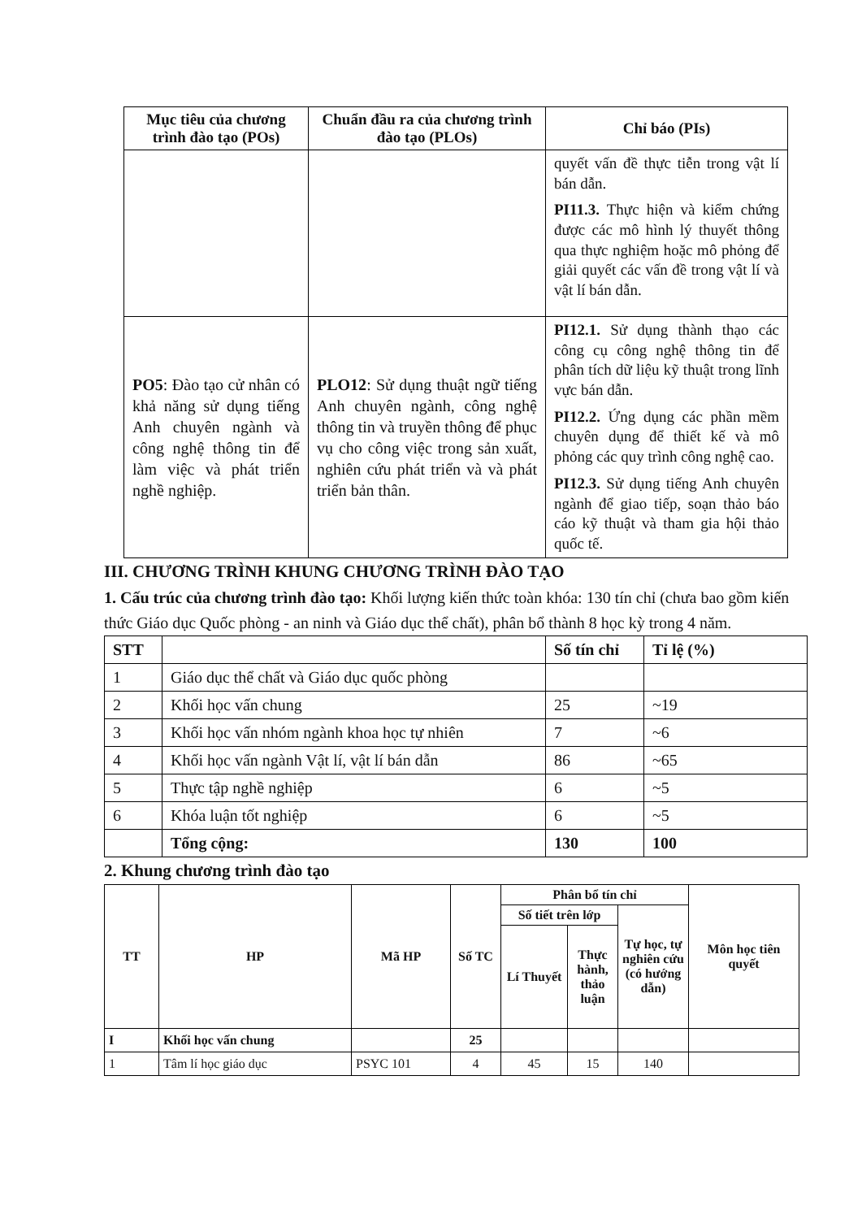| Mục tiêu của chương trình đào tạo (POs) | Chuẩn đầu ra của chương trình đào tạo (PLOs) | Chỉ báo (PIs) |
| --- | --- | --- |
| | | quyết vấn đề thực tiễn trong vật lí bán dẫn. PI11.3. Thực hiện và kiểm chứng được các mô hình lý thuyết thông qua thực nghiệm hoặc mô phỏng để giải quyết các vấn đề trong vật lí và vật lí bán dẫn. |
| PO5 : Đào tạo cử nhân có khả năng sử dụng tiếng Anh chuyên ngành và công nghệ thông tin để làm việc và phát triển nghề nghiệp. | PLO12 : Sử dụng thuật ngữ tiếng Anh chuyên ngành, công nghệ thông tin và truyền thông để phục vụ cho công việc trong sản xuất, nghiên cứu phát triển và và phát triển bản thân. | PI12.1. Sử dụng thành thạo các công cụ công nghệ thông tin để phân tích dữ liệu kỹ thuật trong lĩnh vực bán dẫn. PI12.2. Ứng dụng các phần mềm chuyên dụng để thiết kế và mô phỏng các quy trình công nghệ cao. PI12.3. Sử dụng tiếng Anh chuyên ngành để giao tiếp, soạn thảo báo cáo kỹ thuật và tham gia hội thảo quốc tế. |
III. CHƯƠNG TRÌNH KHUNG CHƯƠNG TRÌNH ĐÀO TẠO
1. Cấu trúc của chương trình đào tạo: Khối lượng kiến thức toàn khóa: 130 tín chỉ (chưa bao gồm kiến thức Giáo dục Quốc phòng - an ninh và Giáo dục thể chất), phân bổ thành 8 học kỳ trong 4 năm.
| STT | | Số tín chỉ | Tỉ lệ (%) |
| --- | --- | --- | --- |
| 1 | Giáo dục thể chất và Giáo dục quốc phòng | | |
| 2 | Khối học vấn chung | 25 | ~19 |
| 3 | Khối học vấn nhóm ngành khoa học tự nhiên | 7 | ~6 |
| 4 | Khối học vấn ngành Vật lí, vật lí bán dẫn | 86 | ~65 |
| 5 | Thực tập nghề nghiệp | 6 | ~5 |
| 6 | Khóa luận tốt nghiệp | 6 | ~5 |
| | Tổng cộng: | 130 | 100 |
2. Khung chương trình đào tạo
| TT | HP | Mã HP | Số TC | Phân bổ tín chỉ | | | Môn học tiên quyết |
| --- | --- | --- | --- | --- | --- | --- | --- |
| | | | | Số tiết trên lớp | | Tự học, tự nghiên cứu (có hướng dẫn) | |
| | | | | Lí Thuyết | Thực hành, thảo luận | | |
| I | Khối học vấn chung | | 25 | | | | |
| 1 | Tâm lí học giáo dục | PSYC 101 | 4 | 45 | 15 | 140 | |